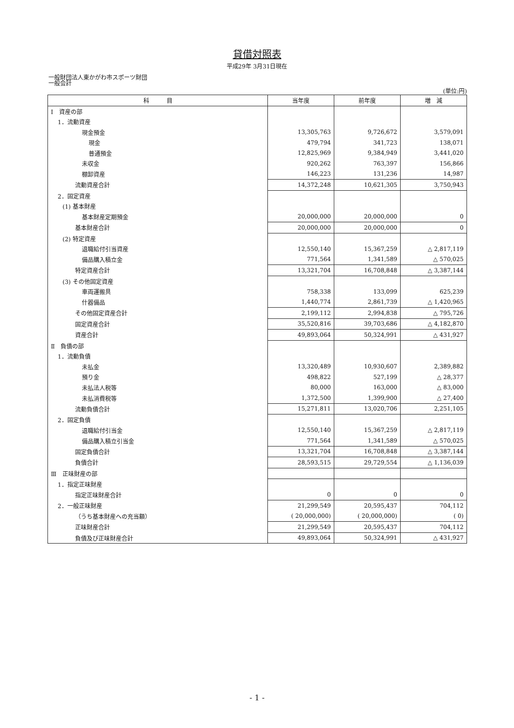貸借対照表
平成29年 3月31日現在
一般財団法人東かがわ市スポーツ財団
一般会計
(単位:円)
| 科 目 | 当年度 | 前年度 | 増 減 |
| --- | --- | --- | --- |
| Ⅰ 資産の部 | | | |
| 1．流動資産 | | | |
| 現金預金 | 13,305,763 | 9,726,672 | 3,579,091 |
| 現金 | 479,794 | 341,723 | 138,071 |
| 普通預金 | 12,825,969 | 9,384,949 | 3,441,020 |
| 未収金 | 920,262 | 763,397 | 156,866 |
| 棚卸資産 | 146,223 | 131,236 | 14,987 |
| 流動資産合計 | 14,372,248 | 10,621,305 | 3,750,943 |
| 2．固定資産 | | | |
| (1) 基本財産 | | | |
| 基本財産定期預金 | 20,000,000 | 20,000,000 | 0 |
| 基本財産合計 | 20,000,000 | 20,000,000 | 0 |
| (2) 特定資産 | | | |
| 退職給付引当資産 | 12,550,140 | 15,367,259 | △ 2,817,119 |
| 備品購入積立金 | 771,564 | 1,341,589 | △ 570,025 |
| 特定資産合計 | 13,321,704 | 16,708,848 | △ 3,387,144 |
| (3) その他固定資産 | | | |
| 車両運搬具 | 758,338 | 133,099 | 625,239 |
| 什器備品 | 1,440,774 | 2,861,739 | △ 1,420,965 |
| その他固定資産合計 | 2,199,112 | 2,994,838 | △ 795,726 |
| 固定資産合計 | 35,520,816 | 39,703,686 | △ 4,182,870 |
| 資産合計 | 49,893,064 | 50,324,991 | △ 431,927 |
| Ⅱ 負債の部 | | | |
| 1．流動負債 | | | |
| 未払金 | 13,320,489 | 10,930,607 | 2,389,882 |
| 預り金 | 498,822 | 527,199 | △ 28,377 |
| 未払法人税等 | 80,000 | 163,000 | △ 83,000 |
| 未払消費税等 | 1,372,500 | 1,399,900 | △ 27,400 |
| 流動負債合計 | 15,271,811 | 13,020,706 | 2,251,105 |
| 2．固定負債 | | | |
| 退職給付引当金 | 12,550,140 | 15,367,259 | △ 2,817,119 |
| 備品購入積立引当金 | 771,564 | 1,341,589 | △ 570,025 |
| 固定負債合計 | 13,321,704 | 16,708,848 | △ 3,387,144 |
| 負債合計 | 28,593,515 | 29,729,554 | △ 1,136,039 |
| Ⅲ 正味財産の部 | | | |
| 1．指定正味財産 | | | |
| 指定正味財産合計 | 0 | 0 | 0 |
| 2．一般正味財産 | 21,299,549 | 20,595,437 | 704,112 |
| （うち基本財産への充当額） | ( 20,000,000) | ( 20,000,000) | ( 0) |
| 正味財産合計 | 21,299,549 | 20,595,437 | 704,112 |
| 負債及び正味財産合計 | 49,893,064 | 50,324,991 | △ 431,927 |
- 1 -